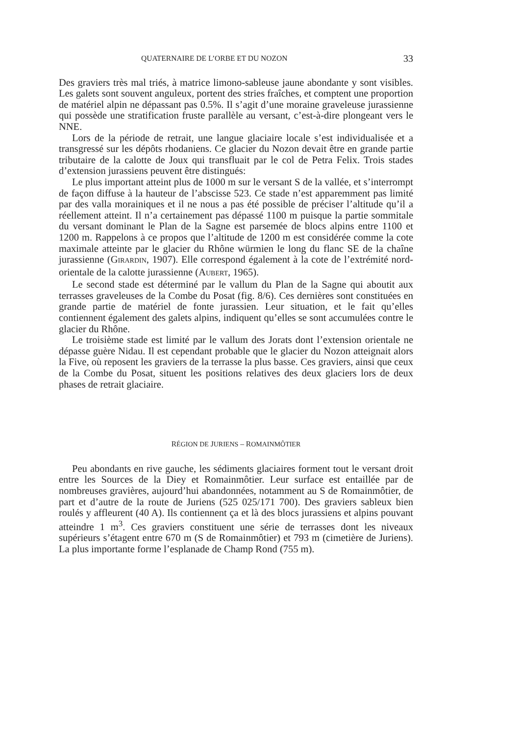QUATERNAIRE DE L’ORBE ET DU NOZON 33
Des graviers très mal triés, à matrice limono-sableuse jaune abondante y sont visibles. Les galets sont souvent anguleux, portent des stries fraîches, et comptent une proportion de matériel alpin ne dépassant pas 0.5%. Il s’agit d’une moraine graveleuse jurassienne qui possède une stratification fruste parallèle au versant, c’est-à-dire plongeant vers le NNE.
Lors de la période de retrait, une langue glaciaire locale s’est individualisée et a transgressé sur les dépôts rhodaniens. Ce glacier du Nozon devait être en grande partie tributaire de la calotte de Joux qui transfluait par le col de Petra Felix. Trois stades d’extension jurassiens peuvent être distingués:
Le plus important atteint plus de 1000 m sur le versant S de la vallée, et s’interrompt de façon diffuse à la hauteur de l’abscisse 523. Ce stade n’est apparemment pas limité par des valla morainiques et il ne nous a pas été possible de préciser l’altitude qu’il a réellement atteint. Il n’a certainement pas dépassé 1100 m puisque la partie sommitale du versant dominant le Plan de la Sagne est parsemée de blocs alpins entre 1100 et 1200 m. Rappelons à ce propos que l’altitude de 1200 m est considérée comme la cote maximale atteinte par le glacier du Rhône würmien le long du flanc SE de la chaîne jurassienne (GIRARDIN, 1907). Elle correspond également à la cote de l’extrémité nord-orientale de la calotte jurassienne (AUBERT, 1965).
Le second stade est déterminé par le vallum du Plan de la Sagne qui aboutit aux terrasses graveleuses de la Combe du Posat (fig. 8/6). Ces dernières sont constituées en grande partie de matériel de fonte jurassien. Leur situation, et le fait qu’elles contiennent également des galets alpins, indiquent qu’elles se sont accumulées contre le glacier du Rhône.
Le troisième stade est limité par le vallum des Jorats dont l’extension orientale ne dépasse guère Nidau. Il est cependant probable que le glacier du Nozon atteignait alors la Five, où reposent les graviers de la terrasse la plus basse. Ces graviers, ainsi que ceux de la Combe du Posat, situent les positions relatives des deux glaciers lors de deux phases de retrait glaciaire.
RÉGION DE JURIENS – ROMAINMÔTIER
Peu abondants en rive gauche, les sédiments glaciaires forment tout le versant droit entre les Sources de la Diey et Romainmôtier. Leur surface est entaillée par de nombreuses gravières, aujourd’hui abandonnées, notamment au S de Romainmôtier, de part et d’autre de la route de Juriens (525 025/171 700). Des graviers sableux bien roulés y affleurent (40 A). Ils contiennent ça et là des blocs jurassiens et alpins pouvant atteindre 1 m<sup>3</sup>. Ces graviers constituent une série de terrasses dont les niveaux supérieurs s’étagent entre 670 m (S de Romainmôtier) et 793 m (cimetière de Juriens). La plus importante forme l’esplanade de Champ Rond (755 m).